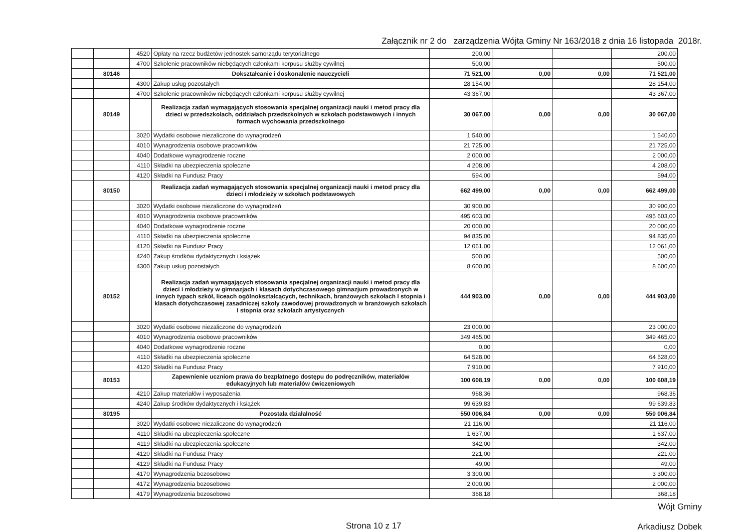Załącznik nr 2 do zarządzenia Wójta Gminy Nr 163/2018 z dnia 16 listopada 2018r.
| | | 4520 | Opłaty na rzecz budżetów jednostek samorządu terytorialnego | 200,00 | | | 200,00 |
| | | 4700 | Szkolenie pracowników niebędących członkami korpusu służby cywilnej | 500,00 | | | 500,00 |
| | 80146 | | Dokształcanie i doskonalenie nauczycieli | 71 521,00 | 0,00 | 0,00 | 71 521,00 |
| | | 4300 | Zakup usług pozostałych | 28 154,00 | | | 28 154,00 |
| | | 4700 | Szkolenie pracowników niebędących członkami korpusu służby cywilnej | 43 367,00 | | | 43 367,00 |
| | 80149 | | Realizacja zadań wymagających stosowania specjalnej organizacji nauki i metod pracy dla dzieci w przedszkolach, oddziałach przedszkolnych w szkołach podstawowych i innych formach wychowania przedszkolnego | 30 067,00 | 0,00 | 0,00 | 30 067,00 |
| | | 3020 | Wydatki osobowe niezaliczone do wynagrodzeń | 1 540,00 | | | 1 540,00 |
| | | 4010 | Wynagrodzenia osobowe pracowników | 21 725,00 | | | 21 725,00 |
| | | 4040 | Dodatkowe wynagrodzenie roczne | 2 000,00 | | | 2 000,00 |
| | | 4110 | Składki na ubezpieczenia społeczne | 4 208,00 | | | 4 208,00 |
| | | 4120 | Składki na Fundusz Pracy | 594,00 | | | 594,00 |
| | 80150 | | Realizacja zadań wymagających stosowania specjalnej organizacji nauki i metod pracy dla dzieci i młodzieży w szkołach podstawowych | 662 499,00 | 0,00 | 0,00 | 662 499,00 |
| | | 3020 | Wydatki osobowe niezaliczone do wynagrodzeń | 30 900,00 | | | 30 900,00 |
| | | 4010 | Wynagrodzenia osobowe pracowników | 495 603,00 | | | 495 603,00 |
| | | 4040 | Dodatkowe wynagrodzenie roczne | 20 000,00 | | | 20 000,00 |
| | | 4110 | Składki na ubezpieczenia społeczne | 94 835,00 | | | 94 835,00 |
| | | 4120 | Składki na Fundusz Pracy | 12 061,00 | | | 12 061,00 |
| | | 4240 | Zakup środków dydaktycznych i książek | 500,00 | | | 500,00 |
| | | 4300 | Zakup usług pozostałych | 8 600,00 | | | 8 600,00 |
| | 80152 | | Realizacja zadań wymagających stosowania specjalnej organizacji nauki i metod pracy dla dzieci i młodzieży w gimnazjach i klasach dotychczasowego gimnazjum prowadzonych w innych typach szkół, liceach ogólnokształcących, technikach, branżowych szkołach I stopnia i klasach dotychczasowej zasadniczej szkoły zawodowej prowadzonych w branżowych szkołach I stopnia oraz szkołach artystycznych | 444 903,00 | 0,00 | 0,00 | 444 903,00 |
| | | 3020 | Wydatki osobowe niezaliczone do wynagrodzeń | 23 000,00 | | | 23 000,00 |
| | | 4010 | Wynagrodzenia osobowe pracowników | 349 465,00 | | | 349 465,00 |
| | | 4040 | Dodatkowe wynagrodzenie roczne | 0,00 | | | 0,00 |
| | | 4110 | Składki na ubezpieczenia społeczne | 64 528,00 | | | 64 528,00 |
| | | 4120 | Składki na Fundusz Pracy | 7 910,00 | | | 7 910,00 |
| | 80153 | | Zapewnienie uczniom prawa do bezpłatnego dostępu do podręczników, materiałów edukacyjnych lub materiałów ćwiczeniowych | 100 608,19 | 0,00 | 0,00 | 100 608,19 |
| | | 4210 | Zakup materiałów i wyposażenia | 968,36 | | | 968,36 |
| | | 4240 | Zakup środków dydaktycznych i książek | 99 639,83 | | | 99 639,83 |
| | 80195 | | Pozostała działalność | 550 006,84 | 0,00 | 0,00 | 550 006,84 |
| | | 3020 | Wydatki osobowe niezaliczone do wynagrodzeń | 21 116,00 | | | 21 116,00 |
| | | 4110 | Składki na ubezpieczenia społeczne | 1 637,00 | | | 1 637,00 |
| | | 4119 | Składki na ubezpieczenia społeczne | 342,00 | | | 342,00 |
| | | 4120 | Składki na Fundusz Pracy | 221,00 | | | 221,00 |
| | | 4129 | Składki na Fundusz Pracy | 49,00 | | | 49,00 |
| | | 4170 | Wynagrodzenia bezosobowe | 3 300,00 | | | 3 300,00 |
| | | 4172 | Wynagrodzenia bezosobowe | 2 000,00 | | | 2 000,00 |
| | | 4179 | Wynagrodzenia bezosobowe | 368,18 | | | 368,18 |
Strona 10 z 17
Wójt Gminy
Arkadiusz Dobek